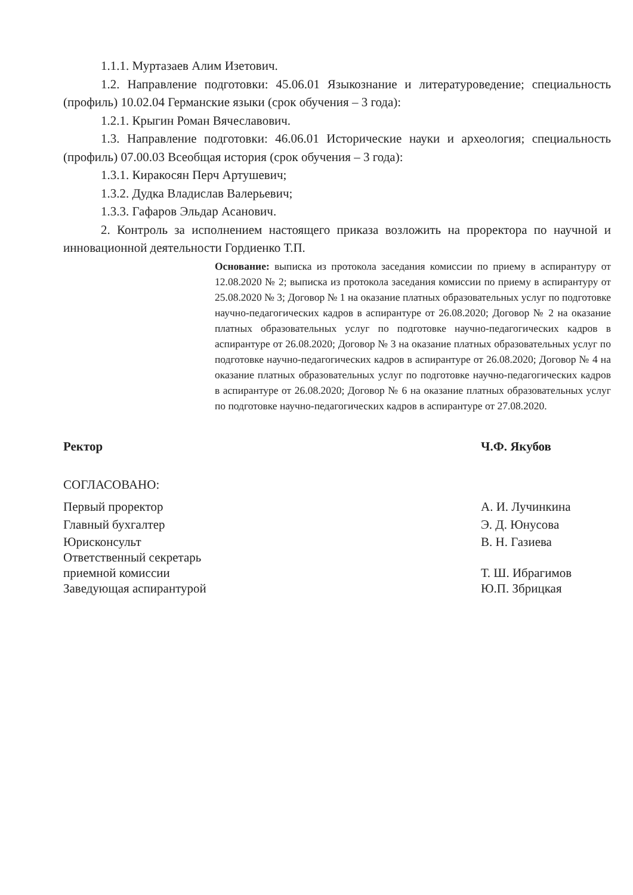1.1.1. Муртазаев Алим Изетович.
1.2. Направление подготовки: 45.06.01 Языкознание и литературоведение; специальность (профиль) 10.02.04 Германские языки (срок обучения – 3 года):
1.2.1. Крыгин Роман Вячеславович.
1.3. Направление подготовки: 46.06.01 Исторические науки и археология; специальность (профиль) 07.00.03 Всеобщая история (срок обучения – 3 года):
1.3.1. Киракосян Перч Артушевич;
1.3.2. Дудка Владислав Валерьевич;
1.3.3. Гафаров Эльдар Асанович.
2. Контроль за исполнением настоящего приказа возложить на проректора по научной и инновационной деятельности Гордиенко Т.П.
Основание: выписка из протокола заседания комиссии по приему в аспирантуру от 12.08.2020 № 2; выписка из протокола заседания комиссии по приему в аспирантуру от 25.08.2020 № 3; Договор № 1 на оказание платных образовательных услуг по подготовке научно-педагогических кадров в аспирантуре от 26.08.2020; Договор № 2 на оказание платных образовательных услуг по подготовке научно-педагогических кадров в аспирантуре от 26.08.2020; Договор № 3 на оказание платных образовательных услуг по подготовке научно-педагогических кадров в аспирантуре от 26.08.2020; Договор № 4 на оказание платных образовательных услуг по подготовке научно-педагогических кадров в аспирантуре от 26.08.2020; Договор № 6 на оказание платных образовательных услуг по подготовке научно-педагогических кадров в аспирантуре от 27.08.2020.
Ректор Ч.Ф. Якубов
СОГЛАСОВАНО:
Первый проректор
Главный бухгалтер
А. И. Лучинкина
Э. Д. Юнусова
Юрисконсульт
Ответственный секретарь
приемной комиссии
Заведующая аспирантурой
В. Н. Газиева
Т. Ш. Ибрагимов
Ю.П. Збрицкая